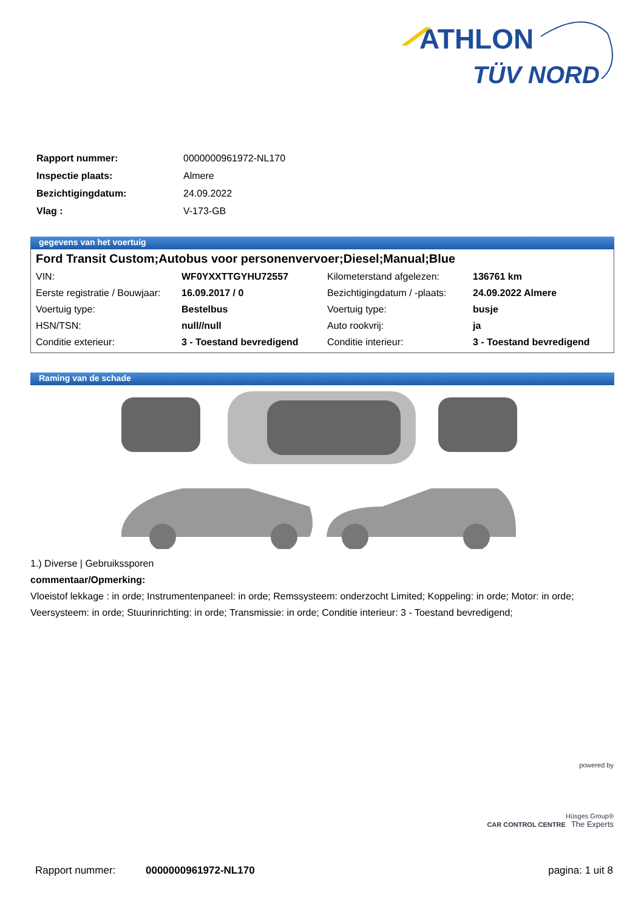ATHLON
TÜV NORD
| Rapport nummer: | 0000000961972-NL170 |
| Inspectie plaats: | Almere |
| Bezichtigingdatum: | 24.09.2022 |
| Vlag : | V-173-GB |
gegevens van het voertuig
Ford Transit Custom;Autobus voor personenvervoer;Diesel;Manual;Blue
| VIN: | WF0YXXTTGYHU72557 | Kilometerstand afgelezen: | 136761 km |
| Eerste registratie / Bouwjaar: | 16.09.2017 / 0 | Bezichtigingdatum / -plaats: | 24.09.2022 Almere |
| Voertuig type: | Bestelbus | Voertuig type: | busje |
| HSN/TSN: | null//null | Auto rookvrij: | ja |
| Conditie exterieur: | 3 - Toestand bevredigend | Conditie interieur: | 3 - Toestand bevredigend |
Raming van de schade
1.) Diverse | Gebruikssporen
commentaar/Opmerking:
Vloeistof lekkage : in orde; Instrumentenpaneel: in orde; Remssysteem: onderzocht Limited; Koppeling: in orde; Motor: in orde; Veersysteem: in orde; Stuurinrichting: in orde; Transmissie: in orde; Conditie interieur: 3 - Toestand bevredigend;
powered by
Hüsges Group®
CAR CONTROL CENTRE The Experts
Rapport nummer: 0000000961972-NL170 pagina: 1 uit 8